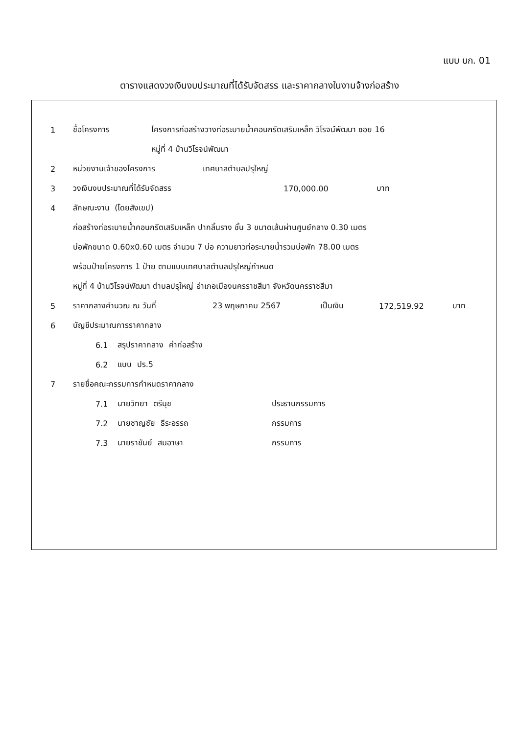แบบ บก. 01
ตารางแสดงวงเงินงบประมาณที่ได้รับจัดสรร และราคากลางในงานจ้างก่อสร้าง
1 ชื่อโครงการ โครงการก่อสร้างวางท่อระบายน้ำคอนกรีตเสริมเหล็ก วิโรจน์พัฒนา ซอย 16
หมู่ที่ 4 บ้านวิโรจน์พัฒนา
2 หน่วยงานเจ้าของโครงการ เทศบาลตำบลปรุใหญ่
3 วงเงินงบประมาณที่ได้รับจัดสรร 170,000.00 บาท
4 ลักษณะงาน (โดยสังเขป)
ก่อสร้างท่อระบายน้ำคอนกรีตเสริมเหล็ก ปากลิ้นราง ชั้น 3 ขนาดเส้นผ่านศูนย์กลาง 0.30 เมตร
บ่อพักขนาด 0.60x0.60 เมตร จำนวน 7 บ่อ ความยาวท่อระบายน้ำรวมบ่อพัก 78.00 เมตร
พร้อมป้ายโครงการ 1 ป้าย ตามแบบเทศบาลตำบลปรุใหญ่กำหนด
หมู่ที่ 4 บ้านวิโรจน์พัฒนา ตำบลปรุใหญ่ อำเภอเมืองนครราชสีมา จังหวัดนครราชสีมา
5 ราคากลางคำนวณ ณ วันที่ 23 พฤษภาคม 2567 เป็นเงิน 172,519.92 บาท
6 บัญชีประมาณการราคากลาง
6.1 สรุปราคากลาง ค่าก่อสร้าง
6.2 แบบ ปร.5
7 รายชื่อคณะกรรมการกำหนดราคากลาง
7.1 นายวิทยา ตรีนุช ประธานกรรมการ
7.2 นายชาญชัย ธีระอรรถ กรรมการ
7.3 นายราชันย์ สมอาษา กรรมการ